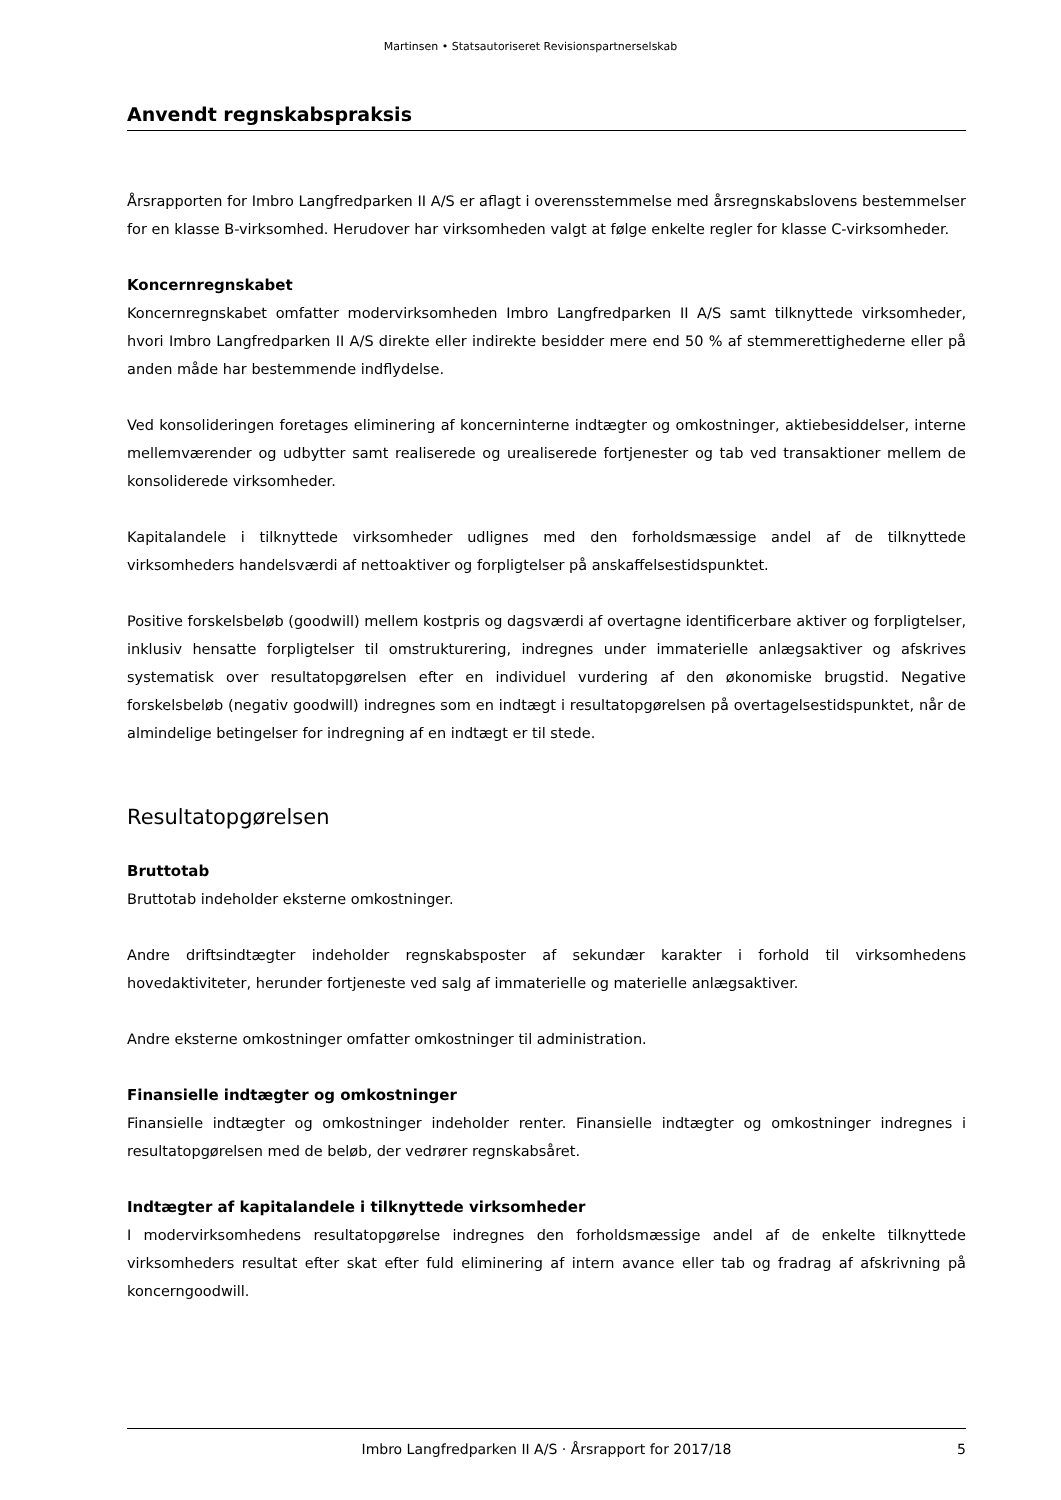Martinsen • Statsautoriseret Revisionspartnerselskab
Anvendt regnskabspraksis
Årsrapporten for Imbro Langfredparken II A/S er aflagt i overensstemmelse med årsregnskabslovens bestemmelser for en klasse B-virksomhed. Herudover har virksomheden valgt at følge enkelte regler for klasse C-virksomheder.
Koncernregnskabet
Koncernregnskabet omfatter modervirksomheden Imbro Langfredparken II A/S samt tilknyttede virksomheder, hvori Imbro Langfredparken II A/S direkte eller indirekte besidder mere end 50 % af stemmerettighederne eller på anden måde har bestemmende indflydelse.
Ved konsolideringen foretages eliminering af koncerninterne indtægter og omkostninger, aktiebesiddelser, interne mellemværender og udbytter samt realiserede og urealiserede fortjenester og tab ved transaktioner mellem de konsoliderede virksomheder.
Kapitalandele i tilknyttede virksomheder udlignes med den forholdsmæssige andel af de tilknyttede virksomheders handelsværdi af nettoaktiver og forpligtelser på anskaffelsestidspunktet.
Positive forskelsbeløb (goodwill) mellem kostpris og dagsværdi af overtagne identificerbare aktiver og forpligtelser, inklusiv hensatte forpligtelser til omstrukturering, indregnes under immaterielle anlægsaktiver og afskrives systematisk over resultatopgørelsen efter en individuel vurdering af den økonomiske brugstid. Negative forskelsbeløb (negativ goodwill) indregnes som en indtægt i resultatopgørelsen på overtagelsestidspunktet, når de almindelige betingelser for indregning af en indtægt er til stede.
Resultatopgørelsen
Bruttotab
Bruttotab indeholder eksterne omkostninger.
Andre driftsindtægter indeholder regnskabsposter af sekundær karakter i forhold til virksomhedens hovedaktiviteter, herunder fortjeneste ved salg af immaterielle og materielle anlægsaktiver.
Andre eksterne omkostninger omfatter omkostninger til administration.
Finansielle indtægter og omkostninger
Finansielle indtægter og omkostninger indeholder renter. Finansielle indtægter og omkostninger indregnes i resultatopgørelsen med de beløb, der vedrører regnskabsåret.
Indtægter af kapitalandele i tilknyttede virksomheder
I modervirksomhedens resultatopgørelse indregnes den forholdsmæssige andel af de enkelte tilknyttede virksomheders resultat efter skat efter fuld eliminering af intern avance eller tab og fradrag af afskrivning på koncerngoodwill.
Imbro Langfredparken II A/S · Årsrapport for 2017/18 5